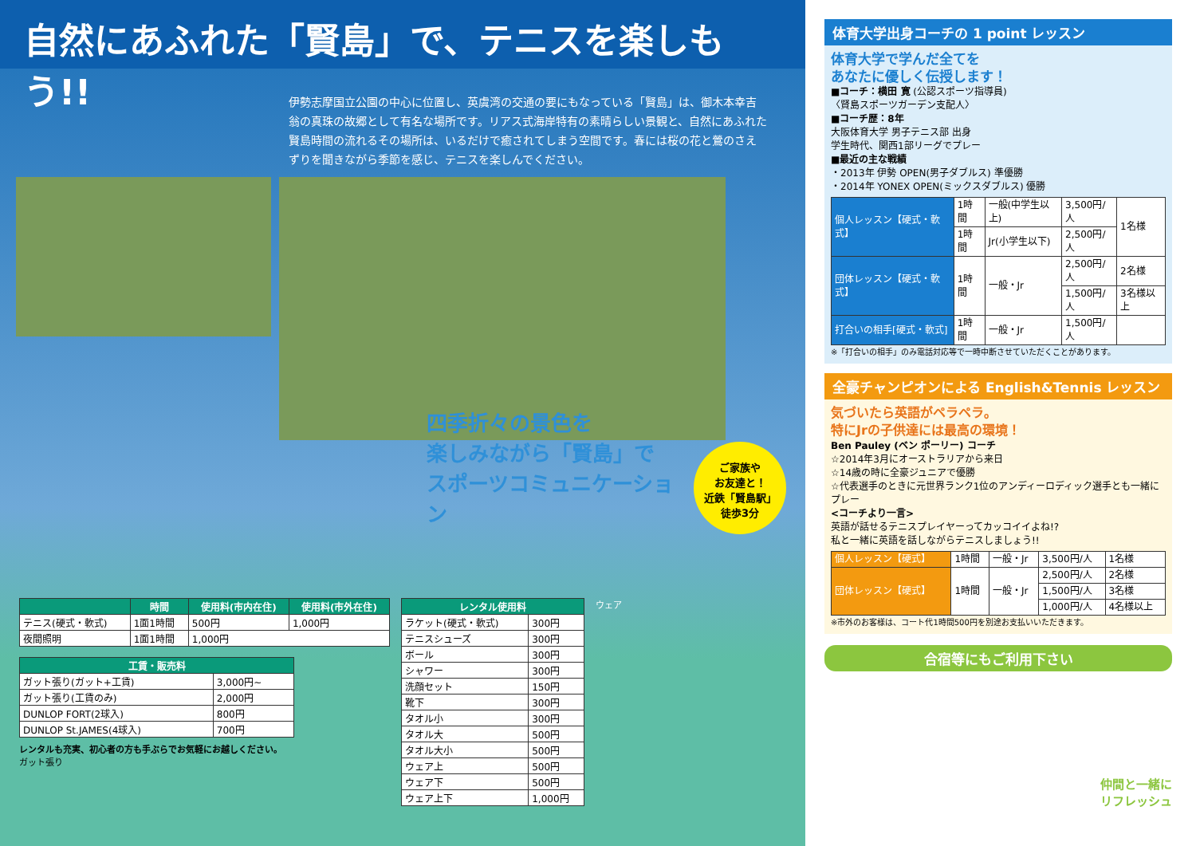自然にあふれた「賢島」で、テニスを楽しもう!!
伊勢志摩国立公園の中心に位置し、英虞湾の交通の要にもなっている「賢島」は、御木本幸吉翁の真珠の故郷として有名な場所です。リアス式海岸特有の素晴らしい景観と、自然にあふれた賢島時間の流れるその場所は、いるだけで癒されてしまう空間です。春には桜の花と鶯のさえずりを聞きながら季節を感じ、テニスを楽しんでください。
四季折々の景色を
楽しみながら「賢島」で
スポーツコミュニケーション
ご家族や
お友達と！
近鉄「賢島駅」
徒歩3分
| | 時間 | 使用料(市内在住) | 使用料(市外在住) |
| --- | --- | --- | --- |
| テニス(硬式・軟式) | 1面1時間 | 500円 | 1,000円 |
| 夜間照明 | 1面1時間 | 1,000円 | |
| 工賃・販売料 | |
| --- | --- |
| ガット張り(ガット+工賃) | 3,000円~ |
| ガット張り(工賃のみ) | 2,000円 |
| DUNLOP FORT(2球入) | 800円 |
| DUNLOP St.JAMES(4球入) | 700円 |
レンタルも充実、初心者の方も手ぶらでお気軽にお越しください。
ガット張り
| レンタル使用料 | |
| --- | --- |
| ラケット(硬式・軟式) | 300円 |
| テニスシューズ | 300円 |
| ボール | 300円 |
| シャワー | 300円 |
| 洗顔セット | 150円 |
| 靴下 | 300円 |
| タオル小 | 300円 |
| タオル大 | 500円 |
| タオル大小 | 500円 |
| ウェア上 | 500円 |
| ウェア下 | 500円 |
| ウェア上下 | 1,000円 |
ウェア
体育大学出身コーチの 1 point レッスン
体育大学で学んだ全てを
あなたに優しく伝授します！
■コーチ：横田 寛 (公認スポーツ指導員)
〈賢島スポーツガーデン支配人〉
■コーチ歴：8年
大阪体育大学 男子テニス部 出身
学生時代、関西1部リーグでプレー
■最近の主な戦績
・2013年 伊勢 OPEN(男子ダブルス) 準優勝
・2014年 YONEX OPEN(ミックスダブルス) 優勝
| 個人レッスン【硬式・軟式】 | 1時間 | 一般(中学生以上) | 3,500円/人 | 1名様 |
| | 1時間 | Jr(小学生以下) | 2,500円/人 | |
| 団体レッスン【硬式・軟式】 | 1時間 | 一般・Jr | 2,500円/人 | 2名様 |
| | | | 1,500円/人 | 3名様以上 |
| 打合いの相手[硬式・軟式] | 1時間 | 一般・Jr | 1,500円/人 | |
※「打合いの相手」のみ電話対応等で一時中断させていただくことがあります。
全豪チャンピオンによる English&Tennis レッスン
気づいたら英語がペラペラ。
特にJrの子供達には最高の環境！
Ben Pauley (ベン ポーリー) コーチ
☆2014年3月にオーストラリアから来日
☆14歳の時に全豪ジュニアで優勝
☆代表選手のときに元世界ランク1位のアンディーロディック選手とも一緒にプレー
<コーチより一言>
英語が話せるテニスプレイヤーってカッコイイよね!?
私と一緒に英語を話しながらテニスしましょう!!
| 個人レッスン【硬式】 | 1時間 | 一般・Jr | 3,500円/人 | 1名様 |
| 団体レッスン【硬式】 | 1時間 | 一般・Jr | 2,500円/人 | 2名様 |
| | | | 1,500円/人 | 3名様 |
| | | | 1,000円/人 | 4名様以上 |
※市外のお客様は、コート代1時間500円を別途お支払いいただきます。
合宿等にもご利用下さい
仲間と一緒に
リフレッシュ